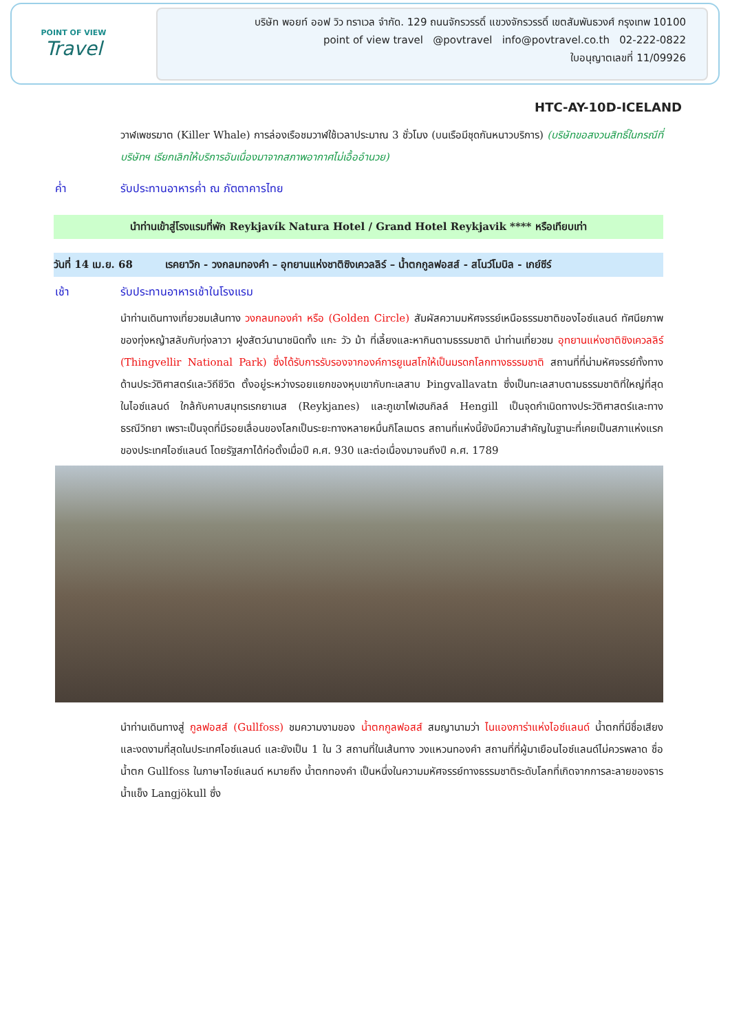POINT OF VIEW
Travel
บริษัท พอยท์ ออฟ วิว ทราเวล จำกัด. 129 ถนนจักรวรรดิ์ แขวงจักรวรรดิ์ เขตสัมพันธวงศ์ กรุงเทพ 10100
point of view travel @povtravel info@povtravel.co.th 02-222-0822
ใบอนุญาตเลขที่ 11/09926
HTC-AY-10D-ICELAND
วาฬเพชรฆาต (Killer Whale) การล่องเรือชมวาฬใช้เวลาประมาณ 3 ชั่วโมง (บนเรือมีชุดกันหนาวบริการ) (บริษัทขอสงวนสิทธิ์ในกรณีที่บริษัทฯ เรียกเลิกให้บริการอันเนื่องมาจากสภาพอากาศไม่เอื้ออำนวย)
ค่ำ รับประทานอาหารค่ำ ณ ภัตตาคารไทย
นำท่านเข้าสู่โรงแรมที่พัก Reykjavík Natura Hotel / Grand Hotel Reykjavik **** หรือเทียบเท่า
วันที่ 14 เม.ย. 68 เรคยาวิก - วงกลมทองคำ – อุทยานแห่งชาติซิงเควลลิร์ – น้ำตกกูลฟอสส์ - สโนว์โมบิล - เกย์ซีร์
เช้า รับประทานอาหารเช้าในโรงแรม
นำท่านเดินทางเที่ยวชมเส้นทาง วงกลมทองคำ หรือ (Golden Circle) สัมผัสความมหัศจรรย์เหนือธรรมชาติของไอซ์แลนด์ ทัศนียภาพของทุ่งหญ้าสลับกับทุ่งลาวา ฝูงสัตว์นานาชนิดทั้ง แกะ วัว ม้า ที่เลี้ยงและหากินตามธรรมชาติ นำท่านเที่ยวชม อุทยานแห่งชาติซิงเควลลิร์ (Thingvellir National Park) ซึ่งได้รับการรับรองจากองค์การยูเนสโกให้เป็นมรดกโลกทางธรรมชาติ สถานที่ที่น่ามหัศจรรย์ทั้งทางด้านประวัติศาสตร์และวิถีชีวิต ตั้งอยู่ระหว่างรอยแยกของหุบเขากับทะเลสาบ Þingvallavatn ซึ่งเป็นทะเลสาบตามธรรมชาติที่ใหญ่ที่สุดในไอซ์แลนด์ ใกล้กับคาบสมุทรเรกยาเนส (Reykjanes) และภูเขาไฟเฮนกิลล์ Hengill เป็นจุดกำเนิดทางประวัติศาสตร์และทางธรณีวิทยา เพราะเป็นจุดที่มีรอยเลื่อนของโลกเป็นระยะทางหลายหมื่นกิโลเมตร สถานที่แห่งนี้ยังมีความสำคัญในฐานะที่เคยเป็นสภาแห่งแรกของประเทศไอซ์แลนด์ โดยรัฐสภาได้ก่อตั้งเมื่อปี ค.ศ. 930 และต่อเนื่องมาจนถึงปี ค.ศ. 1789
นำท่านเดินทางสู่ กูลฟอสส์ (Gullfoss) ชมความงามของ น้ำตกกูลฟอสส์ สมญานามว่า ไนแองการ่าแห่งไอซ์แลนด์ น้ำตกที่มีชื่อเสียง และงดงามที่สุดในประเทศไอซ์แลนด์ และยังเป็น 1 ใน 3 สถานที่ในเส้นทาง วงแหวนทองคำ สถานที่ที่ผู้มาเยือนไอซ์แลนด์ไม่ควรพลาด ชื่อน้ำตก Gullfoss ในภาษาไอซ์แลนด์ หมายถึง น้ำตกทองคำ เป็นหนึ่งในความมหัศจรรย์ทางธรรมชาติระดับโลกที่เกิดจากการละลายของธารน้ำแข็ง Langjökull ซึ่ง